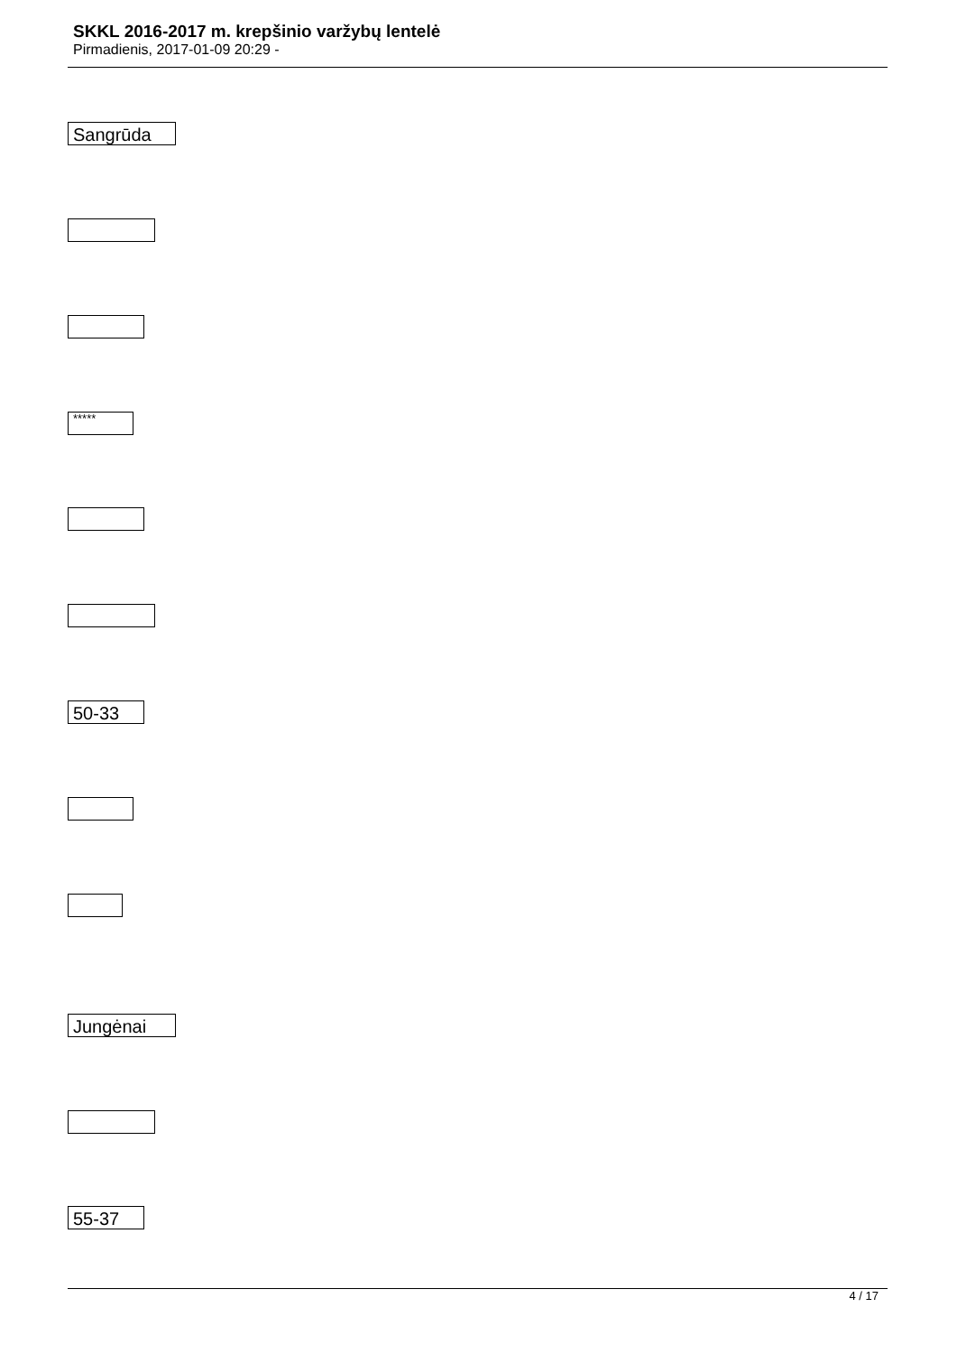SKKL 2016-2017 m. krepšinio varžybų lentelė
Pirmadienis, 2017-01-09 20:29 -
Sangrūda
*****
50-33
Jungėnai
55-37
4 / 17